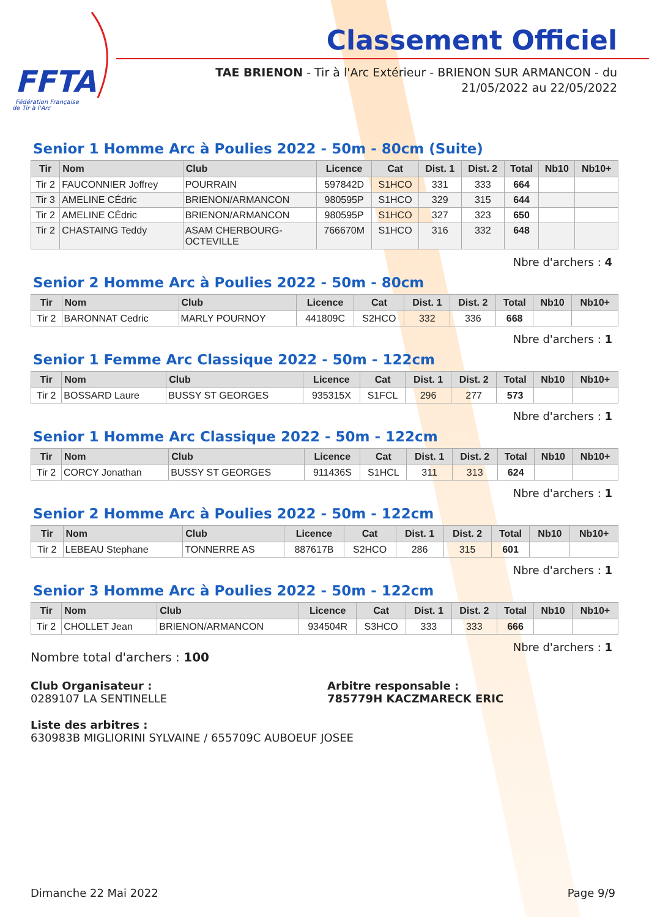FFTA
Fédération Française
de Tir à l'Arc
Classement Officiel
TAE BRIENON - Tir à l'Arc Extérieur - BRIENON SUR ARMANCON - du 21/05/2022 au 22/05/2022
Senior 1 Homme Arc à Poulies 2022 - 50m - 80cm (Suite)
| Tir | Nom | Club | Licence | Cat | Dist. 1 | Dist. 2 | Total | Nb10 | Nb10+ |
| --- | --- | --- | --- | --- | --- | --- | --- | --- | --- |
| Tir 2 | FAUCONNIER Joffrey | POURRAIN | 597842D | S1HCO | 331 | 333 | 664 | | |
| Tir 3 | AMELINE CÉdric | BRIENON/ARMANCON | 980595P | S1HCO | 329 | 315 | 644 | | |
| Tir 2 | AMELINE CÉdric | BRIENON/ARMANCON | 980595P | S1HCO | 327 | 323 | 650 | | |
| Tir 2 | CHASTAING Teddy | ASAM CHERBOURG- OCTEVILLE | 766670M | S1HCO | 316 | 332 | 648 | | |
Nbre d'archers : 4
Senior 2 Homme Arc à Poulies 2022 - 50m - 80cm
| Tir | Nom | Club | Licence | Cat | Dist. 1 | Dist. 2 | Total | Nb10 | Nb10+ |
| --- | --- | --- | --- | --- | --- | --- | --- | --- | --- |
| Tir 2 | BARONNAT Cedric | MARLY POURNOY | 441809C | S2HCO | 332 | 336 | 668 | | |
Nbre d'archers : 1
Senior 1 Femme Arc Classique 2022 - 50m - 122cm
| Tir | Nom | Club | Licence | Cat | Dist. 1 | Dist. 2 | Total | Nb10 | Nb10+ |
| --- | --- | --- | --- | --- | --- | --- | --- | --- | --- |
| Tir 2 | BOSSARD Laure | BUSSY ST GEORGES | 935315X | S1FCL | 296 | 277 | 573 | | |
Nbre d'archers : 1
Senior 1 Homme Arc Classique 2022 - 50m - 122cm
| Tir | Nom | Club | Licence | Cat | Dist. 1 | Dist. 2 | Total | Nb10 | Nb10+ |
| --- | --- | --- | --- | --- | --- | --- | --- | --- | --- |
| Tir 2 | CORCY Jonathan | BUSSY ST GEORGES | 911436S | S1HCL | 311 | 313 | 624 | | |
Nbre d'archers : 1
Senior 2 Homme Arc à Poulies 2022 - 50m - 122cm
| Tir | Nom | Club | Licence | Cat | Dist. 1 | Dist. 2 | Total | Nb10 | Nb10+ |
| --- | --- | --- | --- | --- | --- | --- | --- | --- | --- |
| Tir 2 | LEBEAU Stephane | TONNERRE AS | 887617B | S2HCO | 286 | 315 | 601 | | |
Nbre d'archers : 1
Senior 3 Homme Arc à Poulies 2022 - 50m - 122cm
| Tir | Nom | Club | Licence | Cat | Dist. 1 | Dist. 2 | Total | Nb10 | Nb10+ |
| --- | --- | --- | --- | --- | --- | --- | --- | --- | --- |
| Tir 2 | CHOLLET Jean | BRIENON/ARMANCON | 934504R | S3HCO | 333 | 333 | 666 | | |
Nbre d'archers : 1
Nombre total d'archers : 100
Club Organisateur :
0289107 LA SENTINELLE
Arbitre responsable :
785779H KACZMARECK ERIC
Liste des arbitres :
630983B MIGLIORINI SYLVAINE / 655709C AUBOEUF JOSEE
Dimanche 22 Mai 2022 Page 9/9